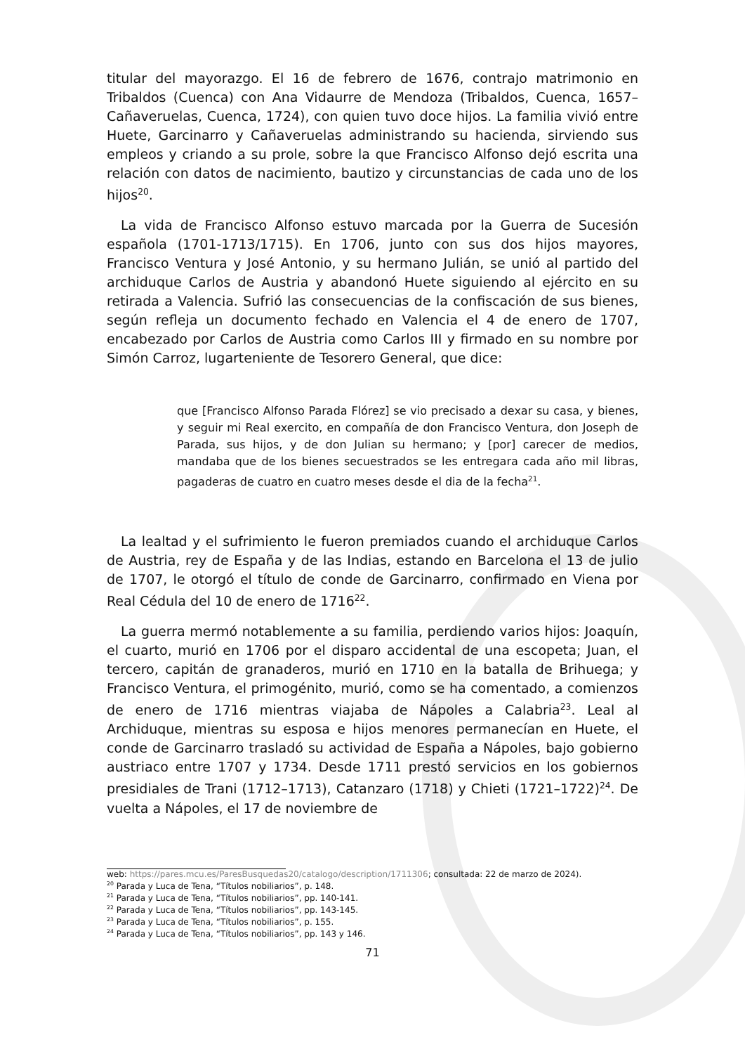titular del mayorazgo. El 16 de febrero de 1676, contrajo matrimonio en Tribaldos (Cuenca) con Ana Vidaurre de Mendoza (Tribaldos, Cuenca, 1657–Cañaveruelas, Cuenca, 1724), con quien tuvo doce hijos. La familia vivió entre Huete, Garcinarro y Cañaveruelas administrando su hacienda, sirviendo sus empleos y criando a su prole, sobre la que Francisco Alfonso dejó escrita una relación con datos de nacimiento, bautizo y circunstancias de cada uno de los hijos<sup>20</sup>.
La vida de Francisco Alfonso estuvo marcada por la Guerra de Sucesión española (1701-1713/1715). En 1706, junto con sus dos hijos mayores, Francisco Ventura y José Antonio, y su hermano Julián, se unió al partido del archiduque Carlos de Austria y abandonó Huete siguiendo al ejército en su retirada a Valencia. Sufrió las consecuencias de la confiscación de sus bienes, según refleja un documento fechado en Valencia el 4 de enero de 1707, encabezado por Carlos de Austria como Carlos III y firmado en su nombre por Simón Carroz, lugarteniente de Tesorero General, que dice:
que [Francisco Alfonso Parada Flórez] se vio precisado a dexar su casa, y bienes, y seguir mi Real exercito, en compañía de don Francisco Ventura, don Joseph de Parada, sus hijos, y de don Julian su hermano; y [por] carecer de medios, mandaba que de los bienes secuestrados se les entregara cada año mil libras, pagaderas de cuatro en cuatro meses desde el dia de la fecha<sup>21</sup>.
La lealtad y el sufrimiento le fueron premiados cuando el archiduque Carlos de Austria, rey de España y de las Indias, estando en Barcelona el 13 de julio de 1707, le otorgó el título de conde de Garcinarro, confirmado en Viena por Real Cédula del 10 de enero de 1716<sup>22</sup>.
La guerra mermó notablemente a su familia, perdiendo varios hijos: Joaquín, el cuarto, murió en 1706 por el disparo accidental de una escopeta; Juan, el tercero, capitán de granaderos, murió en 1710 en la batalla de Brihuega; y Francisco Ventura, el primogénito, murió, como se ha comentado, a comienzos de enero de 1716 mientras viajaba de Nápoles a Calabria<sup>23</sup>. Leal al Archiduque, mientras su esposa e hijos menores permanecían en Huete, el conde de Garcinarro trasladó su actividad de España a Nápoles, bajo gobierno austriaco entre 1707 y 1734. Desde 1711 prestó servicios en los gobiernos presidiales de Trani (1712–1713), Catanzaro (1718) y Chieti (1721–1722)<sup>24</sup>. De vuelta a Nápoles, el 17 de noviembre de
web: https://pares.mcu.es/ParesBusquedas20/catalogo/description/1711306; consultada: 22 de marzo de 2024).
<sup>20</sup> Parada y Luca de Tena, “Títulos nobiliarios”, p. 148.
<sup>21</sup> Parada y Luca de Tena, “Títulos nobiliarios”, pp. 140-141.
<sup>22</sup> Parada y Luca de Tena, “Títulos nobiliarios”, pp. 143-145.
<sup>23</sup> Parada y Luca de Tena, “Títulos nobiliarios”, p. 155.
<sup>24</sup> Parada y Luca de Tena, “Títulos nobiliarios”, pp. 143 y 146.
71